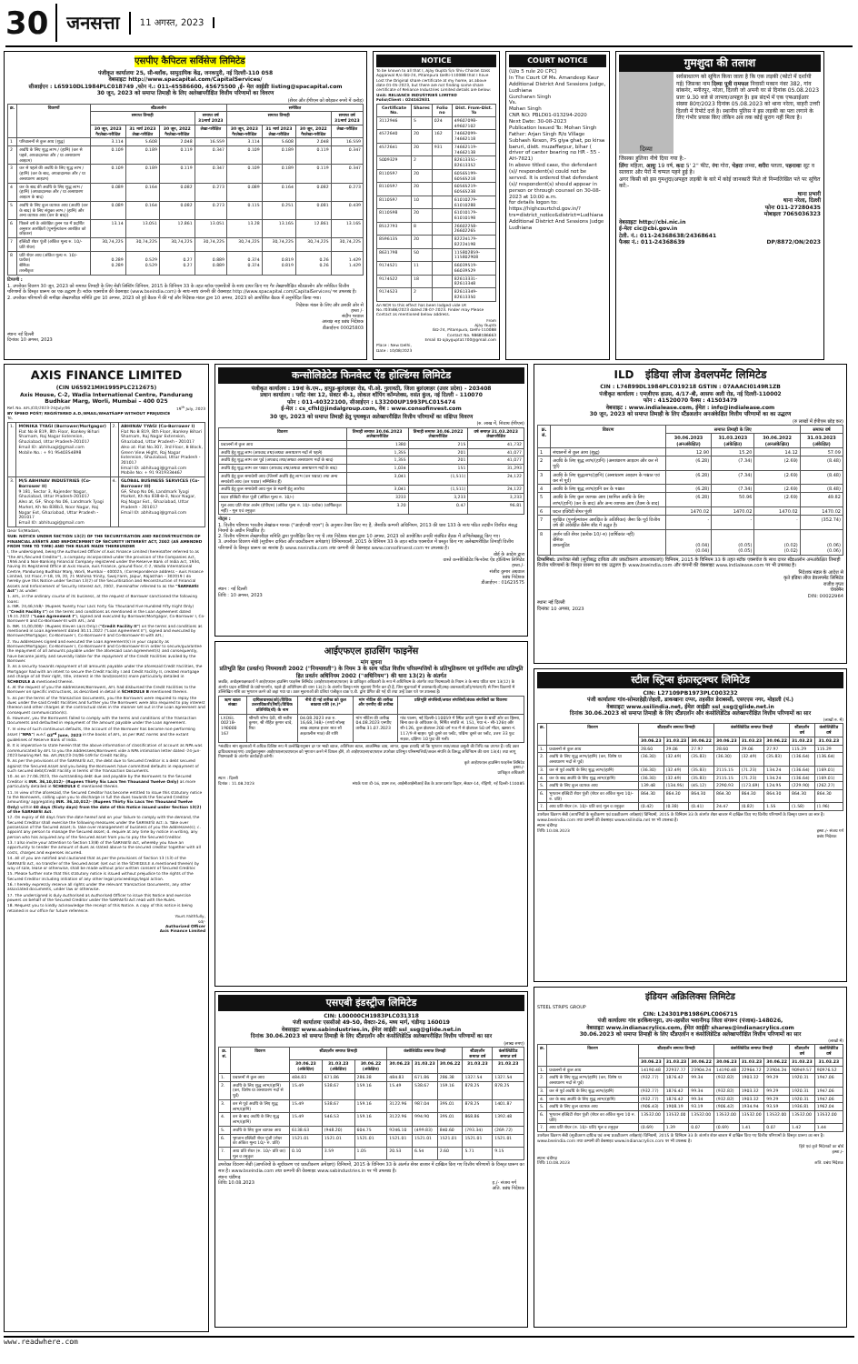30 जनसत्ता 11 अगस्त, 2023
एसपीए कैपिटल सर्विसेज लिमिटेड
पंजीकृत कार्यालयः 25, सी-ब्लॉक, सामुदायिक केंद्र, जनकपुरी, नई दिल्ली-110 058
वेबसाइटः http://www.spacapital.com/CapitalServices/
सीआईएन : L65910DL1984PLC018749 ,फोन नं.: 011-45586600, 45675500 ,ई- मेल आईडीः listing@spacapital.com
30 जून, 2023 को समाप्त तिमाही के लिए अलेखापरीक्षित वित्तीय परिणामों का विवरण
(शेयर और ईपीएस को छोड़कर रुपये में करोड़)
| क्र. | विवरणों | स्टैंडअलोन | | | | समेकित | | | |
| --- | --- | --- | --- | --- | --- | --- | --- | --- | --- |
| | | समाप्त तिमाही | | | समाप्त वर्ष 31मार्च 2023 | समाप्त तिमाही | | | समाप्त वर्ष 31मार्च 2023 |
| | | 30 जून, 2023 गैरलेखा-परीक्षित | 31 मार्च 2023 लेखा-परीक्षित | 30 जून, 2022 गैरलेखा-परीक्षित | लेखा-परीक्षित | 30 जून, 2023 गैरलेखा-परीक्षित | 31 मार्च 2023 लेखा-परीक्षित | 30 जून, 2022 गैरलेखा-परीक्षित | लेखा-परीक्षित |
| 1 | परिचालनों से कुल आय (शुद्ध) | 3.114 | 5.608 | 2.048 | 16.559 | 3.114 | 5.608 | 2.048 | 16.559 |
| 2 | अवधि के लिए शुद्ध लाभ / (हानि) (कर से पहले, अपवादात्मक और / या असाधारण आइटम) | 0.109 | 0.189 | 0.119 | 0.347 | 0.109 | 0.189 | 0.119 | 0.347 |
| 3 | कर से पहले की अवधि के लिए शुद्ध लाभ / (हानि) (कर के बाद, अपवादात्मक और / या असाधारण आइटम) | 0.109 | 0.189 | 0.119 | 0.347 | 0.109 | 0.189 | 0.119 | 0.347 |
| 4 | कर के बाद की अवधि के लिए शुद्ध लाभ / (हानि) (अपवादात्मक और / या असाधारण आइटम के बाद) | 0.089 | 0.164 | 0.082 | 0.273 | 0.089 | 0.164 | 0.082 | 0.273 |
| 5 | अवधि के लिए कुल व्यापक आय (अवधि (कर के बाद) के लिए संयुक्त लाभ / (हानि) और अन्य व्यापक आय (कर के बाद)) | 0.089 | 0.164 | 0.082 | 0.273 | 0.115 | 0.251 | 0.081 | 0.439 |
| 6 | पिछले वर्ष के अंकेक्षित तुलन पत्र में प्रदर्शित अनुसार आरक्षितों (पुनर्मूल्यांकन आरक्षित को छोड़कर) | 13.14 | 13.051 | 12.861 | 13.051 | 13.28 | 13.165 | 12.861 | 13.165 |
| 7 | इक्विटी शेयर पूंजी (अंकित मूल्य रु. 10/- प्रति शेयर) | 30,74,225 | 30,74,225 | 30,74,225 | 30,74,225 | 30,74,225 | 30,74,225 | 30,74,225 | 30,74,225 |
| 8 | प्रति शेयर आय (अंकित मूल्य रु. 10/- प्रत्येक) बेसिकः तरलीकृतः | 0.289 0.289 | 0.529 0.529 | 0.27 0.27 | 0.889 0.889 | 0.374 0.374 | 0.819 0.819 | 0.26 0.26 | 1.429 1.429 |
टिप्पणी :
1. उपरोक्त विवरण 30 जून, 2023 को समाप्त तिमाही के लिए सेबी लिस्टिंग विनियम, 2015 के विनियम 33 के तहत स्टॉक एक्सचेंजों के साथ दायर किए गए गैर लेखापरीक्षित स्टैंडअलोन और समेकित वित्तीय परिणामों के विस्तृत प्रारूप का एक उद्धरण है। स्टॉक एक्सचेंज की वेबसाइट (www.bseindia.com) के साथ-साथ कंपनी की वेबसाइट http://www.spacapital.com/CapitalServices/ पर उपलब्ध है।
2. उपरोक्त परिणामों की समीक्षा लेखापरीक्षा समिति द्वारा 10 अगस्त, 2023 को हुई बैठक में की गई और निदेशक मंडल द्वारा 10 अगस्त, 2023 को आयोजित बैठक में अनुमोदित किया गया।
निदेशक मंडल के लिए और उसकी ओर से
हस्ता /-
संदीप परवाल
अध्यक्ष सह प्रबंध निदेशक
डीआईएनः 00025803
स्थानः नई दिल्ली
दिनांकः 10 अगस्त, 2023
NOTICE
To be known to all that I, Ajay Gupta S/o Shiv Charan Dass Aggarwal R/o GD-24, Pitampura Delhi-110088 that I have Lost the Original share certificate at my home, as above date 01-05-2023, but there are not finding some share certificate of Reliance Industries Limited details are below:
Unit: RELIANCE INDUSTRIES LIMITED
Folio\Client : 024162931
| Certificate No. | Shares | Folio no | Dist. From-Dist. To |
| --- | --- | --- | --- |
| 3112946 | 5 | 024 | 49607098-49607102 |
| 4572640 | 20 | 162 | 74662099-74662118 |
| 4572641 | 20 | 931 | 74662119-74662138 |
| 5009329 | 2 | | 82613351-82613352 |
| 8110597 | 20 | | 60565199-60565218 |
| 8110597 | 20 | | 60565219-60565238 |
| 8110597 | 10 | | 61010279-61010288 |
| 8110598 | 20 | | 61010179-61010198 |
| 8512793 | 8 | | 26602258-26602265 |
| 8596135 | 20 | | 82224179-82224198 |
| 8631798 | 50 | | 115802859-115802908 |
| 9174521 | 11 | | 66039519-66039529 |
| 9174522 | 18 | | 82613331-82613348 |
| 9174523 | 2 | | 82613349-82613350 |
An NCR to this effect has been lodged vide LR No.703586/2023 dated 28-07-2023. Finder may Please Contact as mentioned below address.
From
Ajay Gupta
GD-24, Pitampura, Delhi-110088
Contact No. 9868186663
Email ID-ajaygupta1700@gmail.com
Place : New Delhi,
Date : 10/08/2023
COURT NOTICE
(U/o 5 rule 20 CPC)
In The Court Of Ms. Amandeep Kaur Additional District And Sessions Judge, Ludhiana
Gurcharan Singh
Vs.
Mohan Singh
CNR NO: PBLD01-013294-2020
Next Date: 30-08-2023
Publication Issued To: Mohan Singh Father: Arjan Singh R/o Village Subhash Keson, PS giya ghat, po kirsa baruri, distt. muzaffarpur, bihar ( driver of canter bearing no HR - 55 - AH-7821)
In above titled case, the defendant (s)/ respondent(s) could not be served. It is ordered that defendant (s)/ respondent(s) should appear in person or through counsel on 30-08-2023 at 10:00 a.m.
for details logon to: https://highcourtchd.gov.in/?trs=district_notice&district=Ludhiana
Additional District And Sessions Judge Ludhiana
गुमशुदा की तलाश
दिव्या
सर्वसाधारण को सूचित किया जाता है कि एक लड़की (फोटो में दर्शायी गई) जिसका नाम दिव्या पुत्री रामफल निवासी मकान नंबर 382, गांव बांकनेर, मनीरपुर, नरेला, दिल्ली जो अपनी घर से दिनांक 05.08.2023 प्रातः 9.30 बजे से लापता/अपहृत है। इस संदर्भ में एक एफआईआर संख्या 80ए/2023 दिनांक 05.08.2023 को थाना नरेला, बाहरी उत्तरी दिल्ली में रिपोर्ट दर्ज है। स्थानीय पुलिस ने इस लड़की का पता लगाने के लिए गंभीर प्रयास किए लेकिन अब तक कोई सुराग नहीं मिला है।
जिसका हुलिया नीचे दिया गया है:-
लिंगः महिला, आयुः 19 वर्ष, कदः 5' 2" फीट, रंगः गोरा, चेहराः लम्बा, शरीरः पतला, पहनावाः सूट व सलवार और पैरों में चप्पल पहने हुई है।
अगर किसी को इस गुमशुदा/अपहृत लड़की के बारे में कोई जानकारी मिले तो निम्नलिखित पते पर सूचित करें:-
थाना प्रभारी
थाना नरेला, दिल्ली
फोनः 011-27280435
मोबाइलः 7065036323
वेबसाइटः http://cbi.nic.in
ई-मेलः cic@cbi.gov.in
टेली. नं.: 011-24368638/24368641
फैक्स नं.: 011-24368639 DP/8872/ON/2023
AXIS FINANCE LIMITED
(CIN U65921MH1995PLC212675)
Axis House, C-2, Wadia International Centre, Pandurang Budhkar Marg, Worli, Mumbai – 400 025
Ref. No. AFL/CO/2023-24/July/06 19<sup>th</sup> July, 2023
BY SPEED POST/ REGISTERED A.D./EMAIL/WHATSAPP WITHOUT PREJUDICE
To,
| 1. | MONIKA TYAGI (Borrower/Mortgagor) Flat No B 819, 8th Floor, Bankey Bihari Sharnam, Raj Nagar Extension, Ghaziabad, Uttar Pradesh-201017 Email ID: abhituagi@gmail.com Mobile No.: + 91 9540354898 | 2. | ABHINAV TYAGI (Co-Borrower I) Flat No B 819, 8th Floor, Bankey Bihari Sharnam, Raj Nagar Extension, Ghaziabad, Uttar Pradesh - 201017 Also at: Flat No.307, 3rd Floor, B Block, Green View Hight, Raj Nagar Extension, Ghaziabad, Uttar Pradesh - 201017 Email ID: abhituagi@gmail.com Mobile No: + 91 9319334467 |
| 3. | M/S ABHINAV INDUSTRIES (Co-Borrower II) 9 181, Sector 3, Rajender Nagar, Ghaziabad, Uttar Pradesh-201017 Also at, GF, Shop No 06, Landmark Tyagi Market, Kh No 838b3, Noor Nagar, Raj Nagar Ext, Ghaziabad, Uttar Pradesh - 201017 Email ID: abhituagi@gmail.com | 4. | GLOBAL BUSINESS SERVICES (Co-Borrower III) GF, Shop No 06, Landmark Tyagi Market, Kh No 838-B-3, Noor Nagar, Raj Nagar Ext., Ghaziabad, Uttar Pradesh - 201017 Email ID: abhituagi@gmail.com |
Dear Sir/Madam,
SUB: NOTICE UNDER SECTION 13(2) OF THE SECURITISATION AND RECONSTRUCTION OF FINANCIAL ASSETS AND ENFORCEMENT OF SECURITY INTEREST ACT, 2002 (AS AMENDED FROM TIME TO TIME) AND THE RULES MADE THEREUNDER
I, the undersigned, being the Authorized Officer of Axis Finance Limited (hereinafter referred to as "the AFL/Secured Creditor"), a company incorporated under the provision of the Companies Act, 1956 and a Non-Banking Financial Company registered under the Reserve Bank of India Act, 1934, having its Registered Office at Axis House, Axis Finance, ground floor, C-2, Wadia International Centre, Pandurang Budhkar Marg, Worli, Mumbai – 400025, (Correspondence address – Axis Finance Limited, 1st Floor, F-18, 19, 20, 21 Mahima Trinity, Swej Farm, Jaipur, Rajasthan – 302019 ) do hereby give this Notice under Section 13(2) of the Securitisation and Reconstruction of Financial Assets and Enforcement of Security Interest Act, 2002, (hereinafter referred to as the "SARFAESI Act") as under:
1. AFL, in the ordinary course of its business, at the request of Borrower sanctioned the following loans:
a. INR. 24,46,558/- (Rupees Twenty Four Lacs Forty Six Thousand Five Hundred Fifty Eight Only) ("Credit Facility I") on the terms and conditions as mentioned in the Loan Agreement dated 19.11.2022 ("Loan Agreement I"), signed and executed by Borrower/Mortgagor, Co-Borrower I, Co-Borrower-II and Co-Borrower-III with AFL; and
b. INR. 11,00,000/- (Rupees Eleven Lacs Only) ("Credit Facility II") on the terms and conditions as mentioned in Loan Agreement dated 30.11.2022 ("Loan Agreement II"), signed and executed by Borrower/Mortgagor, Co-Borrower I, Co-Borrower-II and Co-Borrower-III with AFL;
2. You Addressees signed and executed the Loan Agreement(s) in your capacity as Borrower/Mortgagor, Co-Borrower I, Co-Borrower-II and Co-Borrower-III in order to secure/guarantee the repayment of all amounts payable under the aforesaid Loan Agreement(s) and consequently, have become jointly and severally liable for the repayment of the Credit Facilities availed by the Borrower.
3. As a security towards repayment of all amounts payable under the aforesaid Credit Facilities, the Mortgagor had with an intent to secure the Credit Facility I and Credit Facility II, created mortgage and charge of all their right, title, interest in the land/asset(s) more particularly detailed in SCHEDULE A mentioned therein.
4. At the request of you the Addressees/Borrowers, AFL had disbursed the Credit Facilities to the Borrower on specific instructions, as described in detail in SCHEDULE B mentioned therein.
5. As per the terms of the Transaction Documents, you the Borrowers were required to repay the dues under the said Credit Facilities and further you the Borrowers were also required to pay interest thereon and other charges at the contractual rates in the manner set out in the Loan Agreement and consequent communication(s).
6. However, you the Borrowers failed to comply with the terms and conditions of the Transaction Documents and defaulted in repayment of the amount payable under the Loan Agreement.
7. In view of such continuous defaults, the account of the Borrower has become non-performing asset ("NPA") w.e.f. 03<sup>rd</sup> June, 2023 in the books of AFL, as per IRAC norms and the extant guidelines of Reserve Bank of India.
8. It is imperative to state herein that the above information of classification of account as NPA was communicated by AFL to you the Addressees/Borrowers vide a NPA intimation letter dated -24-jun-2023 bearing Ref. No. AFL/NE/23-24/06-149 for Credit Facility.
9. As per the provisions of the SARFAESI Act, the debt due to Secured Creditor is a debt secured against the Secured Asset and you being the Borrowers have committed defaults in repayment of such secured debt/Credit Facility in terms of the Transaction Documents.
10. As on 27.06.2023, the outstanding debt due and payable by the Borrowers to the Secured Creditor is INR. 36,10,012/- (Rupees Thirty Six Lacs Ten Thousand Twelve Only) as more particularly detailed in SCHEDULE C mentioned therein.
11. In view of the aforesaid, the Secured Creditor has become entitled to issue this statutory notice to the Borrowers, calling upon you to discharge in full the dues towards the Secured Creditor amounting/ aggregating INR. 36,10,012/- (Rupees Thirty Six Lacs Ten Thousand Twelve Only) within 60 days (Sixty days) from the date of this Notice issued under Section 13(2) of the SARFAESI Act.
12. On expiry of 60 days from the date hereof and on your failure to comply with the demand, the Secured Creditor shall exercise the following measures under the SARFAESI Act: a. Take over possession of the Secured Asset; b. take over management of business of you the Addressee(s); c. appoint any person to manage the Secured Asset; d. require at any time by notice in writing, any person who has acquired any of the Secured Asset from you to pay the Secured Creditor.
13. I also invite your attention to Section 13(8) of the SARFAESI Act, whereby you have an opportunity to tender the amount of dues as stated above to the secured creditor together with all costs, charges and expenses incurred.
14. All of you are notified and cautioned that as per the provisions of Section 13 (13) of the SARFAESI Act, no transfer of the Secured Asset (set out in the SCHEDULE A mentioned therein) by way of sale, lease or otherwise, shall be made without prior written consent of Secured Creditor.
15. Please further note that this statutory notice is issued without prejudice to the rights of the Secured Creditor including initiation of any other legal proceedings/legal action.
16. I hereby expressly reserve all rights under the relevant Transaction Documents, any other associated documents, under law or otherwise.
17. The undersigned is duly Authorised as Authorised Officer to issue this Notice and exercise powers on behalf of the Secured Creditor under the SARFAESI Act read with the Rules.
18. Request you to kindly acknowledge the receipt of this Notice. A copy of this notice is being retained in our office for future reference.
Yours Faithfully,
sd/-
Authorized Officer
Axis Finance Limited
कन्सोलिडेटेड फिनवेस्ट ऐंड होल्डिंग्स लिमिटेड
पंजीकृत कार्यालय : 19वां के.एम., हापुड़-बुलंदशहर रोड, पी.ओ. गुलावठी, जिला बुलंदशहर (उत्तर प्रदेश) - 203408
प्रधान कार्यालय : प्लॉट नंबर 12, सेक्टर बी-1, लोकल शॉपिंग कॉम्प्लेक्स, वसंत कुंज, नई दिल्ली - 110070
फोन : 011-40322100, सीआईएन : L33200UP1993PLC015474
ई-मेल : cs_cfhl@jindalgroup.com, वेब : www.consofinvest.com
30 जून, 2023 को समाप्त तिमाही हेतु पृथक्कृत अलेखापरीक्षित वित्तीय परिणामों का संक्षिप्त विवरण
(रु. लाख में, सिवाय ईपीएस)
| विवरण | तिमाही समाप्त 30.06.2023 अलेखापरीक्षित | तिमाही समाप्त 30.06.2022 लेखापरीक्षित | वर्ष समाप्त 31.03.2023 लेखापरीक्षित |
| --- | --- | --- | --- |
| प्रचालनों से कुल आय | 1380 | 215 | 41,732 |
| अवधि हेतु शुद्ध लाभ (अपवाद तथा/अथवा असाधारण मदों से पहले) | 1,355 | 201 | 41,077 |
| अवधि हेतु शुद्ध लाभ कर पूर्व (अपवाद तथा/अथवा असाधारण मदों के बाद) | 1,355 | 201 | 41,077 |
| अवधि हेतु शुद्ध लाभ कर पश्चात (अपवाद तथा/अथवा असाधारण मदों के बाद) | 1,034 | 151 | 31,293 |
| अवधि हेतु कुल समावेशी आय (जिसमें अवधि हेतु लाभ (कर पश्चात) तथा अन्य समावेशी आय (कर पश्चात) सम्मिलित हैं) | 3,041 | (1,511) | 24,122 |
| अवधि हेतु कुल समावेशी आय मूल के स्वामी हेतु आरोप्य | 3,041 | (1,511) | 24,122 |
| प्रदत्त इक्विटी शेयर पूंजी (अंकित मूल्य रु. 10/-) | 3233 | 3,233 | 3,233 |
| मूल आय प्रति शेयर अर्जन (ईपीएस) (अंकित मूल्य रु. 10/- प्रत्येक) (वार्षिककृत नहीं) - मूल एवं तनुकृत | 3.20 | 0.47 | 96.81 |
नोट्स :
1. वित्तीय परिणाम भारतीय लेखांकन मानक ("आईएनडी एएस") के अनुसार तैयार किए गए हैं, जैसाकि कम्पनी अधिनियम, 2013 की धारा 133 के साथ पठित तदधीन विरचित संबद्ध नियमों के अधीन निर्धारित है।
2. वित्तीय परिणाम लेखापरीक्षा समिति द्वारा पुनरीक्षित किए गए थे तथा निदेशक मंडल द्वारा 10 अगस्त, 2023 को आयोजित उनकी संबंधित बैठक में अभिलेखबद्ध किए गए।
3. उपरोक्त विवरण सेबी (सूचीयन दायित्व और प्रकटीकरण अपेक्षाएं) विनियमावली, 2015 के विनियम 33 के तहत स्टॉक एक्सचेंज में प्रस्तुत किए गए अलेखापरीक्षित तिमाही वित्तीय परिणामों के विस्तृत प्रारूप का सारांश है। www.nseindia.com तथा कम्पनी की वेबसाइट www.consofinvest.com पर उपलब्ध है।
बोर्ड के आदेश द्वारा
वास्ते कन्सोलिडेटेड फिनवेस्ट ऐंड होल्डिंग्स लिमिटेड
हस्ता./-
संजीव कुमार अग्रवाल
प्रबंध निदेशक
डीआईएन : 01623575
स्थान : नई दिल्ली
तिथि : 10 अगस्त, 2023
आईएफएल हाउसिंग फाइनेंस
मांग सूचना
प्रतिभूति हित (प्रवर्तन) नियमावली 2002 ("नियमावली") के नियम 3 के साथ पठित वित्तीय परिसम्पत्तियों के प्रतिभूतिकरण एवं पुनर्निर्माण तथा प्रतिभूति हित प्रवर्तन अधिनियम 2002 ("अधिनियम") की धारा 13(2) के अंतर्गत
जबकि, अधोहस्ताक्षरकर्ता ने आईएफएल हाउसिंग फाइनेंस लिमिटेड (आईएफएलएचएफएल) के प्राधिकृत अधिकारी के रूप में अधिनियम के अंतर्गत तथा नियमावली के नियम 3 के साथ पठित धारा 13(12) के अंतर्गत प्रदत्त शक्तियों के प्रयोगान्तर्गत, पहले ही अधिनियम की धारा 13(2) के अंतर्गत विस्तृत मांग सूचनाएं निर्गत कर दी हैं, जिन सूचनाओं में उधारकर्ता(ओं)/सह-उधारकर्ता(ओं)/गारंटर(रों) से निम्न विवरणों में उल्लिखित राशि का भुगतान करने को कहा गया था। उक्त सूचनाओं की प्रतियां पंजीकृत डाक ए.डी. द्वारा प्रेषित की गई थीं तथा उन्हें उक्त पते पर उपलब्ध हैं।
| ऋण खाता संख्या | दायित्वधारक(को)/विधिक उत्तराधिकारी(रियों)/विधिक प्रतिनिधि(यों) के नाम | नीचे दी गई तारीख को कुल बकाया राशि (रु.)* | मांग नोटिस की तारीख और एनपीए की तारीख | प्रतिभूति संपत्तियों/अचल संपत्तियों/बंधक संपत्तियों का विवरणः |
| --- | --- | --- | --- | --- |
| LXDEL 00218-190000 167 | श्रीमती शोभा देवी, श्री सतीश कुमार, श्री रोहित कुमार चावे, रिया | 04.08.2023 तक रु. 16,68,748/- (रुपये सोलह लाख अड़सठ हजार सात सौ अड़तालीस मात्र) की राशि | मांग नोटिस की तारीख 04.08.2023 एनपीए तारीख 31.07.2023 | गांव पालम, नई दिल्ली-110059 में स्थित ऊपरी भूतल के बायीं ओर का हिस्सा, बिना छत के अधिकार के, निर्मित संपत्ति सं. 151, गया नं.- सी-126ए और सी-126, कुल क्षेत्रफल 200 वर्ग गज में से क्षेत्रफल 50 वर्ग मीटर, खसरा नं. 117/9 से बाहर। पूर्वः दूसरे का प्लॉट, पश्चिमः दूसरे का प्लॉट, उत्तरः 33 फुट सड़क, दक्षिणः 10 फुट की गली। |
*संबंधित मांग सूचनाओं में अधिक विशिष्ट रूप में उल्लेखितानुसार दर पर भावी ब्याज, अतिरिक्त ब्याज, आकस्मिक व्यय, लागत, शुल्क इत्यादि जो कि भुगतान तथा/अथवा वसूली की तिथि तक उपगत हैं। यदि उक्त दायित्वधारक(गण) उपर्युक्तानुसार आईएफएलएचएफएल को भुगतान करने में विफल होंगे, तो आईएफएलएचएफएल उपरोक्त प्रतिभूत परिसम्पत्तियों/अचल संपत्ति के विरुद्ध अधिनियम की धारा 13(4) तथा लागू नियमावली के अंतर्गत कार्यवाही करेगी।
कृते आईएफएल हाउसिंग फाइनेंस लिमिटेड
हस्ता./-
प्राधिकृत अधिकारी
स्थान : दिल्ली
दिनांक : 11.08.2023 संपर्क पताः डी-16, प्रथम तल, आईसीआईसीआई बैंक के ऊपर प्रशांत विहार, सेक्टर-14, रोहिणी, नई दिल्ली-110085
एसएबी इंडस्ट्रीज लिमिटेड
CIN: L00000CH1983PLC031318
पंजी कार्यालयः एससीओ 49-50, सैक्टर-26, मध्य मार्ग, चंडीगढ़ 160019
वेबसाइटः www.sabindustries.in, ईमेल आईडीः ssl_ssg@glide.net.in
दिनांक 30.06.2023 को समाप्त तिमाही के लिए स्टैंडएलॉन और कंसोलिडेटिड अलेखापरीक्षित वित्तीय परिणामों का सार
(लाख रुपए)
| क्र. सं. | विवरण | स्टैंडएलॉन समाप्त तिमाही | | | कंसोलिडेटिड समाप्त तिमाही | | | स्टैंडएलॉन समाप्त वर्ष | कंसोलिडेटिड समाप्त वर्ष |
| --- | --- | --- | --- | --- | --- | --- | --- | --- | --- |
| | | 30.06.23 (अंकेक्षित) | 31.03.23 (अंकेक्षित) | 30.06.22 (अंकेक्षित) | 30.06.23 | 31.03.23 | 30.06.22 | 31.03.23 | 31.03.23 |
| 1. | प्रचालनों से कुल आय | 484.83 | 671.86 | 286.38 | 484.83 | 671.86 | 286.38 | 1327.54 | 1327.54 |
| 2. | अवधि के लिए शुद्ध लाभ/(हानि) (कर, विशेष या असाधारण मदों से पूर्व) | 15.49 | 538.67 | 159.16 | 15.49 | 538.67 | 159.16 | 878.25 | 878.25 |
| 3. | कर से पूर्व अवधि के लिए शुद्ध लाभ/(हानि) | 15.49 | 538.67 | 159.16 | 3122.96 | 987.04 | 395.01 | 878.25 | 1401.87 |
| 4. | कर के बाद अवधि के लिए शुद्ध लाभ/(हानि) | 15.49 | 546.53 | 159.16 | 3122.96 | 994.90 | 395.01 | 868.86 | 1392.48 |
| 5. | अवधि के लिए कुल व्यापक आय | 6138.63 | (948.20) | 604.75 | 9246.10 | (499.83) | 840.60 | (793.34) | (269.72) |
| 6. | भुगतान इक्विटी शेयर पूंजी (शेयर का अंकित मूल्य 10/- रु. प्रति) | 1521.01 | 1521.01 | 1521.01 | 1521.01 | 1521.01 | 1521.01 | 1521.01 | 1521.01 |
| 7. | आय प्रति शेयर (रु. 10/- प्रति का) मूल व तनुकृत | 0.10 | 3.59 | 1.05 | 20.53 | 6.54 | 2.60 | 5.71 | 9.15 |
उपरोक्त विवरण सेबी (आपत्तियों के सूचीकरण एवं प्रकटीकरण अपेक्षाएं) विनियमों, 2015 के विनियम 33 के अंतर्गत शेयर बाजार में दाखिल किए गए वित्तीय परिणामों के विस्तृत प्रारूप का सार है। www.bseindia.com तथा कम्पनी की वेबसाइट www.sabindustries.in पर भी उपलब्ध है।
स्थानः चंडीगढ़
तिथिः 10.08.2023 ह./- संजय गर्ग
अति. प्रबंध निदेशक
ILD इंडिया लीज डेवलपमेंट लिमिटेड
CIN : L74899DL1984PLC019218 GSTIN : 07AAACI0149R1ZB
पंजीकृत कार्यालय : एमजीएफ हाउस, 4/17-बी, आसफ अली रोड, नई दिल्ली-110002
फोन : 41520070 फैक्स : 41503479
वेबसाइट : www.indialease.com, ईमेल : info@indialease.com
30 जून, 2023 को समाप्त तिमाही के लिए स्टैंडअलोन अनअंकेक्षित वित्तीय परिणामों का का उद्धरण
(रु लाखों में ईपीएस छोड़ कर)
| क्र. सं. | विवरण | समाप्त तिमाही के लिए | | | समाप्त वर्ष |
| --- | --- | --- | --- | --- | --- |
| | | 30.06.2023 (अनअंकेक्षित) | 31.03.2023 (अंकेक्षित) | 30.06.2022 (अनअंकेक्षित) | 31.03.2023 (अंकेक्षित) |
| 1 | संचालनों से कुल आय (शुद्ध) | 12.90 | 15.20 | 14.12 | 57.09 |
| 2 | अवधि के लिए शुद्ध लाभ/(हानि) (असाधारण आइटम और कर से पूर्व) | (6.28) | (7.34) | (2.69) | (8.48) |
| 3 | अवधि के लिए शुद्धलाभ/(हानि) (असाधारण आइटम के पश्चात एवं कर से पूर्व) | (6.28) | (7.34) | (2.69) | (8.48) |
| 4 | अवधि के लिए शुद्ध लाभ/हानि कर के पश्चात | (6.28) | (7.34) | (2.69) | (8.48) |
| 5 | अवधि के लिए कुल व्यापक आय (शामिल अवधि के लिए लाभ/(हानि) (कर के बाद) और अन्य व्यापक आय (टैक्स के बाद) | (6.28) | 50.96 | (2.69) | 49.82 |
| 6 | प्रदत्त इक्विटी शेयर पूंजी | 1470.02 | 1470.02 | 1470.02 | 1470.02 |
| 7 | सुरक्षित (पुनर्मूल्यांकन आरक्षित के अतिरिक्त) जैसा कि पूर्व वित्तीय वर्ष की अंकेक्षित बैलेंस शीट में उद्धृत है। | - | - | - | (352.74) |
| 8 | अर्जन प्रति शेयर (प्रत्येक 10/-रु) (वार्षिकांत नहीं) बेसिक डायल्यूटिड | (0.04) (0.04) | (0.05) (0.05) | (0.02) (0.02) | (0.06) (0.06) |
टिप्पणियां: उपरोक्त सेबी (सूचीबद्ध दायित्व और प्रकटीकरण आवश्यकताएं) विनियम, 2015 के विनियम 33 के तहत स्टॉक एक्सचेंज के साथ दायर स्टैंडअलोन अनअंकेक्षित तिमाही वित्तीय परिणामों के विस्तृत प्रारूप का एक उद्धरण है। www.bseindia.com और कंपनी की वेबसाइट www.indialease.com पर भी उपलब्ध है।
निदेशक मंडल के आदेश से
कृते इंडिया लीज डेवलपमेंट लिमिटेड
राजीव गुप्ता
चेयरमैन
DIN: 00022964
स्थानः नई दिल्ली
दिनांकः 10 अगस्त, 2023
स्टील स्ट्रिप्स इंफ्रास्ट्रक्चर लिमिटेड
CIN: L27109PB1973PLC003232
पंजी कार्यालयः गांव-सोमलहेड़ी/लेहली, डाकखाना दप्पर, तहसील डेराबस्सी, एसएएस नगर, मोहाली (पं.)
वेबसाइटः www.ssilindia.net, ईमेल आईडीः ssl_ssg@glide.net.in
दिनांक 30.06.2023 को समाप्त तिमाही के लिए स्टैंडएलॉन और कंसोलिडेटिड अलेखापरीक्षित वित्तीय परिणामों का सार
(लाखों रु. में)
| क्र. | विवरण | स्टैंडएलॉन समाप्त तिमाही | | | कंसोलिडेटिड समाप्त तिमाही | | | स्टैंडएलॉन वर्ष | कंसोलिडेटिड वर्ष |
| --- | --- | --- | --- | --- | --- | --- | --- | --- | --- |
| | | 30.06.23 | 31.03.23 | 30.06.22 | 30.06.23 | 31.03.23 | 30.06.22 | 31.03.23 | 31.03.23 |
| 1. | प्रचालनों से कुल आय | 28.60 | 29.06 | 27.97 | 28.60 | 29.06 | 27.97 | 115.29 | 115.29 |
| 2. | अवधि के लिए शुद्ध लाभ/(हानि) (कर, विशेष या असाधारण मदों से पूर्व) | (36.30) | (32.49) | (35.83) | (36.30) | (32.49) | (35.83) | (136.64) | (136.64) |
| 3. | कर से पूर्व अवधि के लिए शुद्ध लाभ/(हानि) | (36.30) | (32.49) | (35.83) | 2115.15 | (71.23) | 134.24 | (136.64) | (169.01) |
| 4. | कर के बाद अवधि के लिए शुद्ध लाभ/(हानि) | (36.30) | (32.49) | (35.83) | 2115.15 | (71.23) | 134.24 | (136.64) | (169.01) |
| 5. | अवधि के लिए कुल व्यापक आय | 139.48 | (134.95) | (45.12) | 2290.93 | (173.69) | 124.95 | (229.90) | (262.27) |
| 6. | भुगतान इक्विटी शेयर पूंजी (शेयर का अंकित मूल्य 10/- रु. प्रति) | 864.30 | 864.30 | 864.30 | 864.30 | 864.30 | 864.30 | 864.30 | 864.30 |
| 7. | आय प्रति शेयर (रु. 10/- प्रति का) मूल व तनुकृत | (0.42) | (0.38) | (0.41) | 24.47 | (0.82) | 1.55 | (1.58) | (1.96) |
उपरोक्त विवरण सेबी (आपत्तियों के सूचीकरण एवं प्रकटीकरण अपेक्षाएं) विनियमों, 2015 के विनियम 33 के अंतर्गत शेयर बाजार में दाखिल किए गए वित्तीय परिणामों के विस्तृत प्रारूप का सार है। www.bseindia.com तथा कम्पनी की वेबसाइट www.ssilindia.net पर भी उपलब्ध है।
स्थानः चंडीगढ़
तिथिः 10.08.2023 हस्ता./- संजय गर्ग
प्रबंध निदेशक
इंडियन अक्रिलिक्स लिमिटेड
STEEL STRIPS GROUP
CIN: L24301PB1986PLC006715
पंजी कार्यालयः गांव हरकिशनपुरा, उप-तहसील भवानीगढ़ जिला संगरूर (पंजाब)-148026,
वेबसाइटः www.indianacrylics.com, ईमेल आईडीः shares@indianacrylics.com
30.06.2023 को समाप्त तिमाही के लिए स्टैंडएलॉन व कंसोलिडेटिड अलेखापरीक्षित वित्तीय परिणामों का सार
(लाखों में)
| क्र. | विवरण | स्टैंडएलॉन समाप्त तिमाही | | | कंसोलिडेटिड समाप्त तिमाही | | | स्टैंडएलॉन वर्ष | कंसोलिडेटिड वर्ष |
| --- | --- | --- | --- | --- | --- | --- | --- | --- | --- |
| | | 30.06.23 | 31.03.23 | 30.06.22 | 30.06.23 | 31.03.23 | 30.06.22 | 31.03.23 | 31.03.23 |
| 1. | प्रचालनों से कुल आय | 14190.48 | 22937.77 | 23904.24 | 14190.48 | 22964.72 | 23904.24 | 90949.57 | 90976.52 |
| 2. | अवधि के लिए शुद्ध लाभ/(हानि) (कर, विशेष या असाधारण मदों से पूर्व) | (932.77) | 1876.42 | 99.34 | (932.82) | 1903.32 | 99.29 | 1920.31 | 1947.06 |
| 3. | कर से पूर्व अवधि के लिए शुद्ध लाभ/(हानि) | (932.77) | 1876.42 | 99.34 | (932.82) | 1903.32 | 99.29 | 1920.31 | 1947.06 |
| 4. | कर के बाद अवधि के लिए शुद्ध लाभ/(हानि) | (932.77) | 1876.42 | 99.34 | (932.82) | 1903.32 | 99.29 | 1920.31 | 1947.06 |
| 5. | अवधि के लिए कुल व्यापक आय | (906.43) | 1908.19 | 93.19 | (906.42) | 1934.94 | 93.59 | 1936.81 | 1962.04 |
| 6. | भुगतान इक्विटी शेयर पूंजी (शेयर का अंकित मूल्य 10 रु. प्रति) | 13532.00 | 13532.00 | 13532.00 | 13532.00 | 13532.00 | 13532.00 | 13532.00 | 13532.00 |
| 7. | आय प्रति शेयर (रु. 10/- प्रति) मूल व तनुकृत | (0.69) | 1.39 | 0.07 | (0.69) | 1.41 | 0.07 | 1.42 | 1.44 |
उपरोक्त विवरण सेबी (सूचीकरण दायित्व एवं अन्य प्रकटीकरण अपेक्षाएं) विनियमों, 2015 के विनियम 33 के अंतर्गत शेयर बाजार में दाखिल किए गए वित्तीय परिणामों के विस्तृत प्रारूप का सार है। www.bseindia.com तथा कम्पनी की वेबसाइट www.indianacrylics.com पर भी उपलब्ध है।
हिते एवं कृते निदेशकों का बोर्ड
हस्ता./-
स्थानः चंडीगढ़
तिथिः 10.08.2023 अति. प्रबंध निदेशक
www.readwhere.com